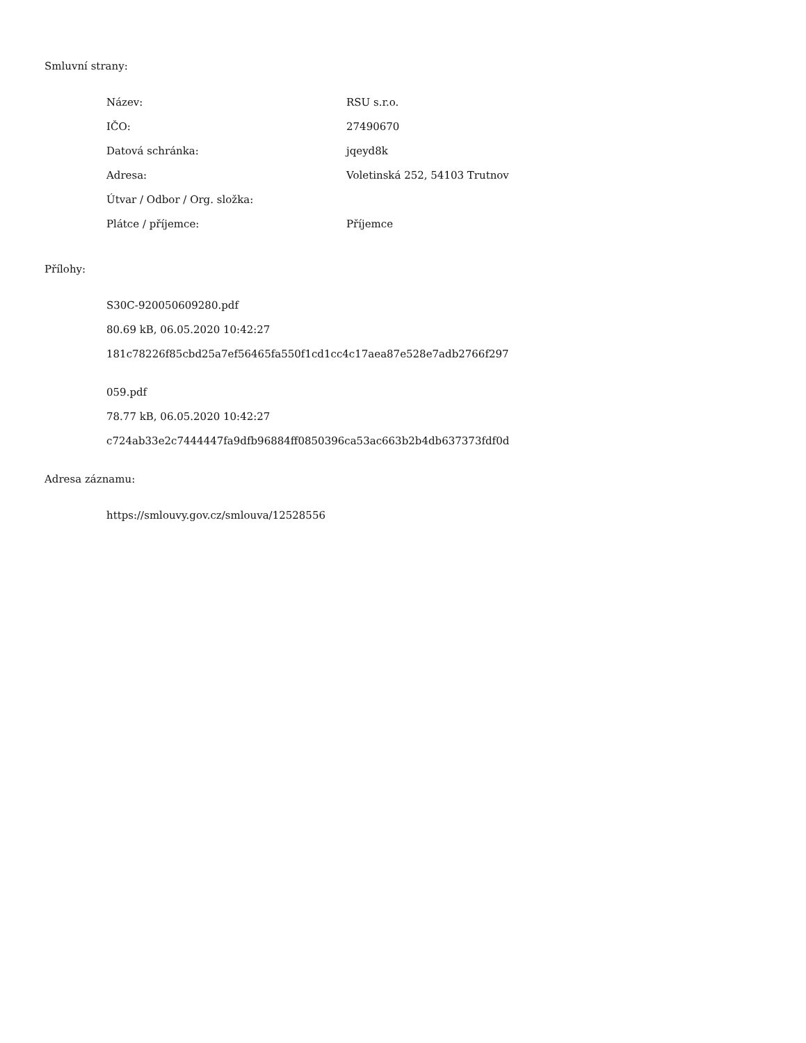Smluvní strany:
| Název: | RSU s.r.o. |
| IČO: | 27490670 |
| Datová schránka: | jqeyd8k |
| Adresa: | Voletinská 252, 54103 Trutnov |
| Útvar / Odbor / Org. složka: | |
| Plátce / příjemce: | Příjemce |
Přílohy:
S30C-920050609280.pdf
80.69 kB, 06.05.2020 10:42:27
181c78226f85cbd25a7ef56465fa550f1cd1cc4c17aea87e528e7adb2766f297
059.pdf
78.77 kB, 06.05.2020 10:42:27
c724ab33e2c7444447fa9dfb96884ff0850396ca53ac663b2b4db637373fdf0d
Adresa záznamu:
https://smlouvy.gov.cz/smlouva/12528556